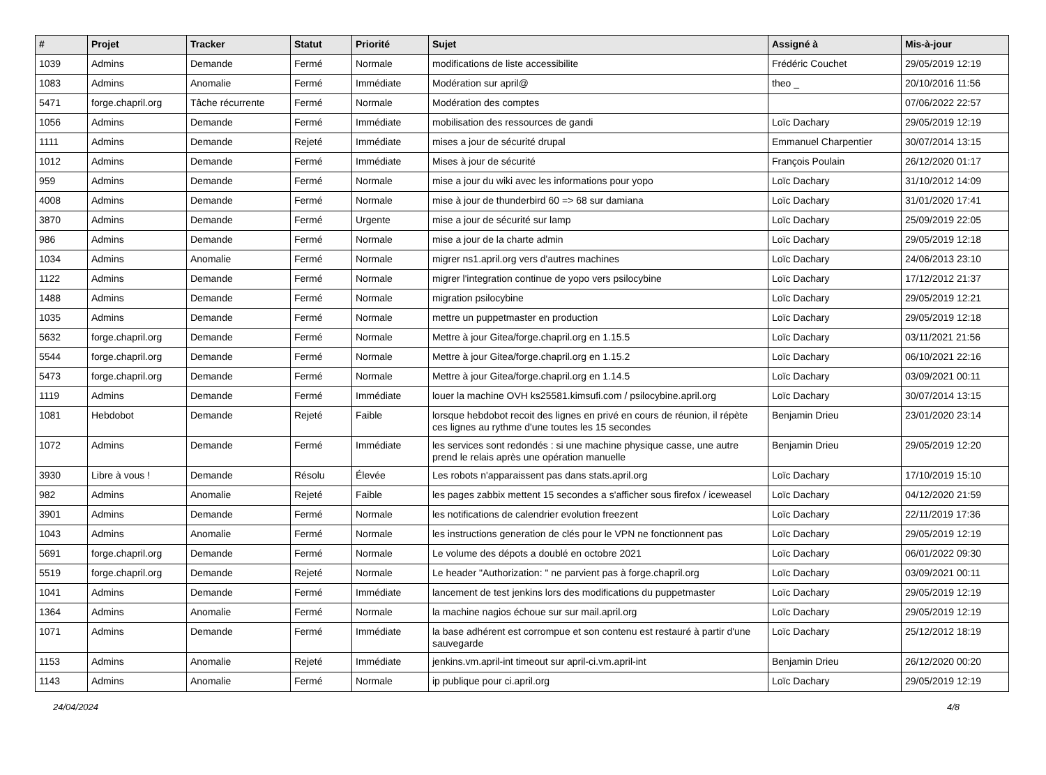| # | Projet | Tracker | Statut | Priorité | Sujet | Assigné à | Mis-à-jour |
| --- | --- | --- | --- | --- | --- | --- | --- |
| 1039 | Admins | Demande | Fermé | Normale | modifications de liste accessibilite | Frédéric Couchet | 29/05/2019 12:19 |
| 1083 | Admins | Anomalie | Fermé | Immédiate | Modération sur april@ | theo _ | 20/10/2016 11:56 |
| 5471 | forge.chapril.org | Tâche récurrente | Fermé | Normale | Modération des comptes | | 07/06/2022 22:57 |
| 1056 | Admins | Demande | Fermé | Immédiate | mobilisation des ressources de gandi | Loïc Dachary | 29/05/2019 12:19 |
| 1111 | Admins | Demande | Rejeté | Immédiate | mises a jour de sécurité drupal | Emmanuel Charpentier | 30/07/2014 13:15 |
| 1012 | Admins | Demande | Fermé | Immédiate | Mises à jour de sécurité | François Poulain | 26/12/2020 01:17 |
| 959 | Admins | Demande | Fermé | Normale | mise a jour du wiki avec les informations pour yopo | Loïc Dachary | 31/10/2012 14:09 |
| 4008 | Admins | Demande | Fermé | Normale | mise à jour de thunderbird 60 => 68 sur damiana | Loïc Dachary | 31/01/2020 17:41 |
| 3870 | Admins | Demande | Fermé | Urgente | mise a jour de sécurité sur lamp | Loïc Dachary | 25/09/2019 22:05 |
| 986 | Admins | Demande | Fermé | Normale | mise a jour de la charte admin | Loïc Dachary | 29/05/2019 12:18 |
| 1034 | Admins | Anomalie | Fermé | Normale | migrer ns1.april.org vers d'autres machines | Loïc Dachary | 24/06/2013 23:10 |
| 1122 | Admins | Demande | Fermé | Normale | migrer l'integration continue de yopo vers psilocybine | Loïc Dachary | 17/12/2012 21:37 |
| 1488 | Admins | Demande | Fermé | Normale | migration psilocybine | Loïc Dachary | 29/05/2019 12:21 |
| 1035 | Admins | Demande | Fermé | Normale | mettre un puppetmaster en production | Loïc Dachary | 29/05/2019 12:18 |
| 5632 | forge.chapril.org | Demande | Fermé | Normale | Mettre à jour Gitea/forge.chapril.org en 1.15.5 | Loïc Dachary | 03/11/2021 21:56 |
| 5544 | forge.chapril.org | Demande | Fermé | Normale | Mettre à jour Gitea/forge.chapril.org en 1.15.2 | Loïc Dachary | 06/10/2021 22:16 |
| 5473 | forge.chapril.org | Demande | Fermé | Normale | Mettre à jour Gitea/forge.chapril.org en 1.14.5 | Loïc Dachary | 03/09/2021 00:11 |
| 1119 | Admins | Demande | Fermé | Immédiate | louer la machine OVH ks25581.kimsufi.com / psilocybine.april.org | Loïc Dachary | 30/07/2014 13:15 |
| 1081 | Hebdobot | Demande | Rejeté | Faible | lorsque hebdobot recoit des lignes en privé en cours de réunion, il répète ces lignes au rythme d'une toutes les 15 secondes | Benjamin Drieu | 23/01/2020 23:14 |
| 1072 | Admins | Demande | Fermé | Immédiate | les services sont redondés : si une machine physique casse, une autre prend le relais après une opération manuelle | Benjamin Drieu | 29/05/2019 12:20 |
| 3930 | Libre à vous ! | Demande | Résolu | Élevée | Les robots n'apparaissent pas dans stats.april.org | Loïc Dachary | 17/10/2019 15:10 |
| 982 | Admins | Anomalie | Rejeté | Faible | les pages zabbix mettent 15 secondes a s'afficher sous firefox / iceweasel | Loïc Dachary | 04/12/2020 21:59 |
| 3901 | Admins | Demande | Fermé | Normale | les notifications de calendrier evolution freezent | Loïc Dachary | 22/11/2019 17:36 |
| 1043 | Admins | Anomalie | Fermé | Normale | les instructions generation de clés pour le VPN ne fonctionnent pas | Loïc Dachary | 29/05/2019 12:19 |
| 5691 | forge.chapril.org | Demande | Fermé | Normale | Le volume des dépots a doublé en octobre 2021 | Loïc Dachary | 06/01/2022 09:30 |
| 5519 | forge.chapril.org | Demande | Rejeté | Normale | Le header "Authorization: " ne parvient pas à forge.chapril.org | Loïc Dachary | 03/09/2021 00:11 |
| 1041 | Admins | Demande | Fermé | Immédiate | lancement de test jenkins lors des modifications du puppetmaster | Loïc Dachary | 29/05/2019 12:19 |
| 1364 | Admins | Anomalie | Fermé | Normale | la machine nagios échoue sur sur mail.april.org | Loïc Dachary | 29/05/2019 12:19 |
| 1071 | Admins | Demande | Fermé | Immédiate | la base adhérent est corrompue et son contenu est restauré à partir d'une sauvegarde | Loïc Dachary | 25/12/2012 18:19 |
| 1153 | Admins | Anomalie | Rejeté | Immédiate | jenkins.vm.april-int timeout sur april-ci.vm.april-int | Benjamin Drieu | 26/12/2020 00:20 |
| 1143 | Admins | Anomalie | Fermé | Normale | ip publique pour ci.april.org | Loïc Dachary | 29/05/2019 12:19 |
24/04/2024 4/8